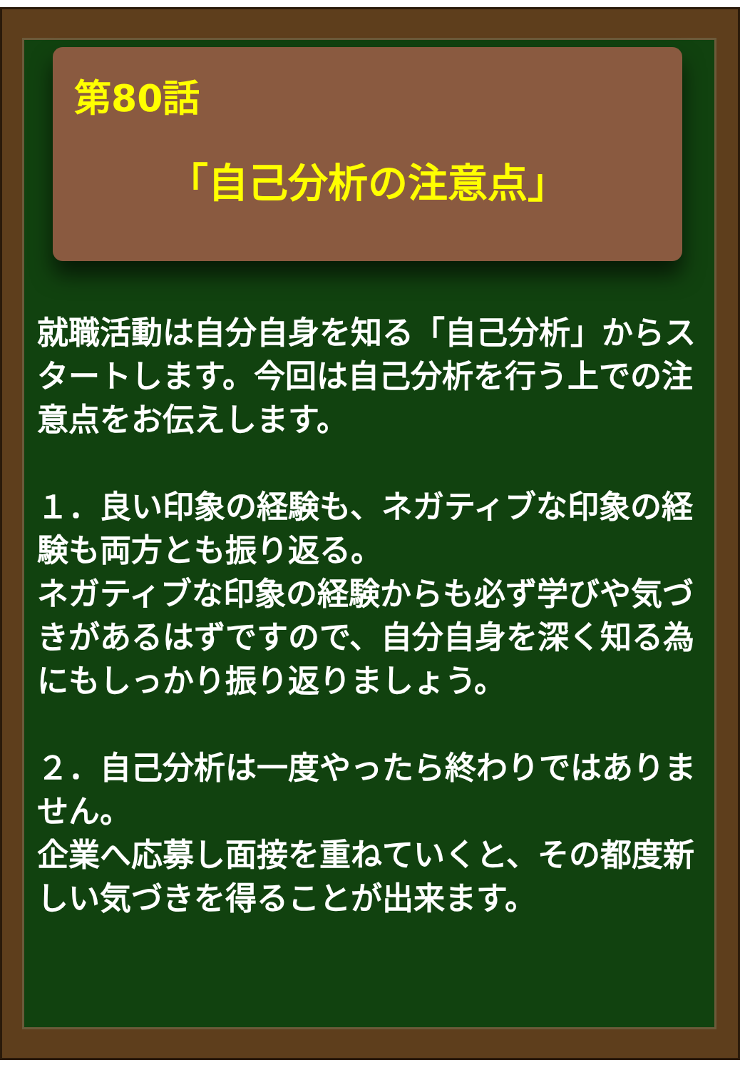第80話
「自己分析の注意点」
就職活動は自分自身を知る「自己分析」からスタートします。今回は自己分析を行う上での注意点をお伝えします。
１．良い印象の経験も、ネガティブな印象の経験も両方とも振り返る。
ネガティブな印象の経験からも必ず学びや気づきがあるはずですので、自分自身を深く知る為にもしっかり振り返りましょう。
２．自己分析は一度やったら終わりではありません。
企業へ応募し面接を重ねていくと、その都度新しい気づきを得ることが出来ます。